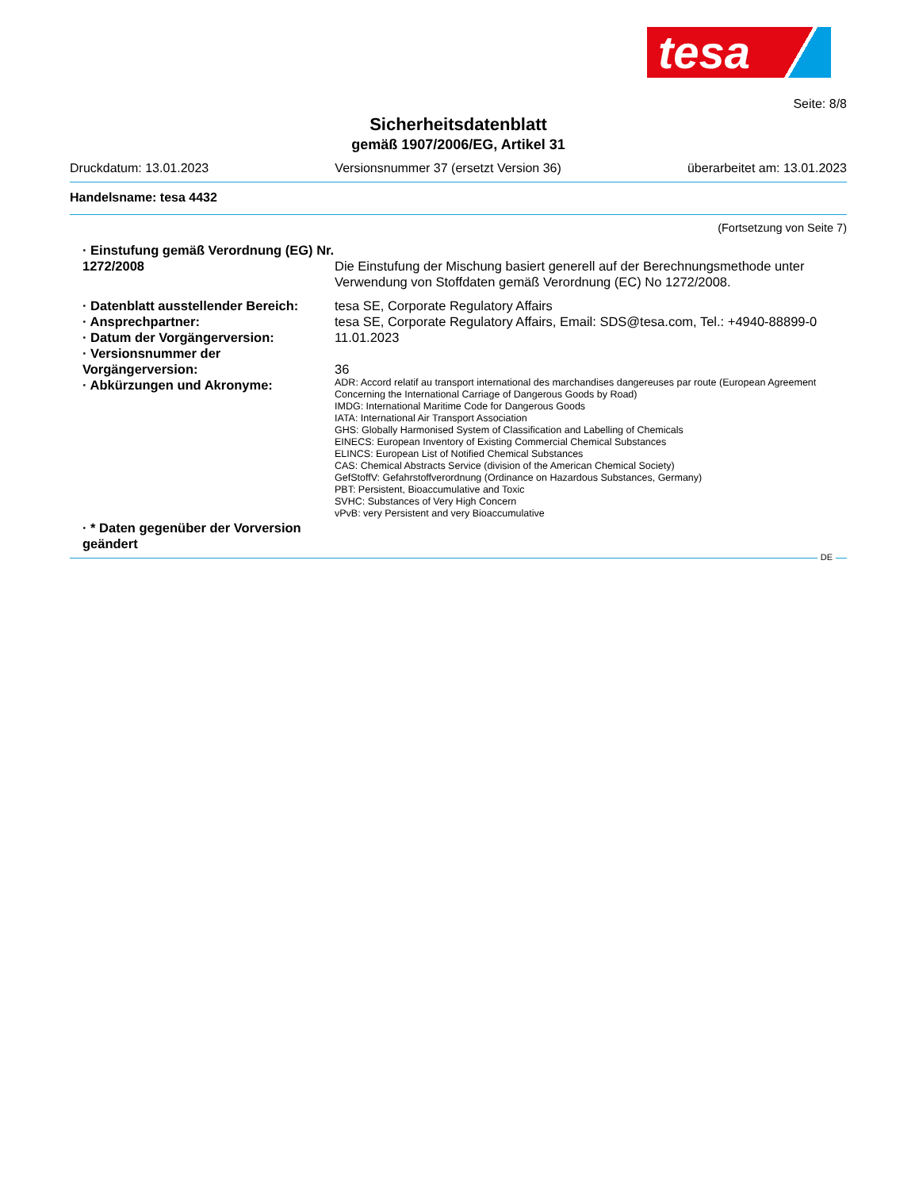tesa
Seite: 8/8
Sicherheitsdatenblatt
gemäß 1907/2006/EG, Artikel 31
Druckdatum: 13.01.2023 Versionsnummer 37 (ersetzt Version 36) überarbeitet am: 13.01.2023
Handelsname: tesa 4432
(Fortsetzung von Seite 7)
· Einstufung gemäß Verordnung (EG) Nr. 1272/2008
Die Einstufung der Mischung basiert generell auf der Berechnungsmethode unter Verwendung von Stoffdaten gemäß Verordnung (EC) No 1272/2008.
· Datenblatt ausstellender Bereich:
tesa SE, Corporate Regulatory Affairs
· Ansprechpartner: tesa SE, Corporate Regulatory Affairs, Email: SDS@tesa.com, Tel.: +4940-88899-0
· Datum der Vorgängerversion: 11.01.2023
· Versionsnummer der Vorgängerversion:
36
· Abkürzungen und Akronyme:
ADR: Accord relatif au transport international des marchandises dangereuses par route (European Agreement Concerning the International Carriage of Dangerous Goods by Road)
IMDG: International Maritime Code for Dangerous Goods
IATA: International Air Transport Association
GHS: Globally Harmonised System of Classification and Labelling of Chemicals
EINECS: European Inventory of Existing Commercial Chemical Substances
ELINCS: European List of Notified Chemical Substances
CAS: Chemical Abstracts Service (division of the American Chemical Society)
GefStoffV: Gefahrstoffverordnung (Ordinance on Hazardous Substances, Germany)
PBT: Persistent, Bioaccumulative and Toxic
SVHC: Substances of Very High Concern
vPvB: very Persistent and very Bioaccumulative
· * Daten gegenüber der Vorversion geändert
DE